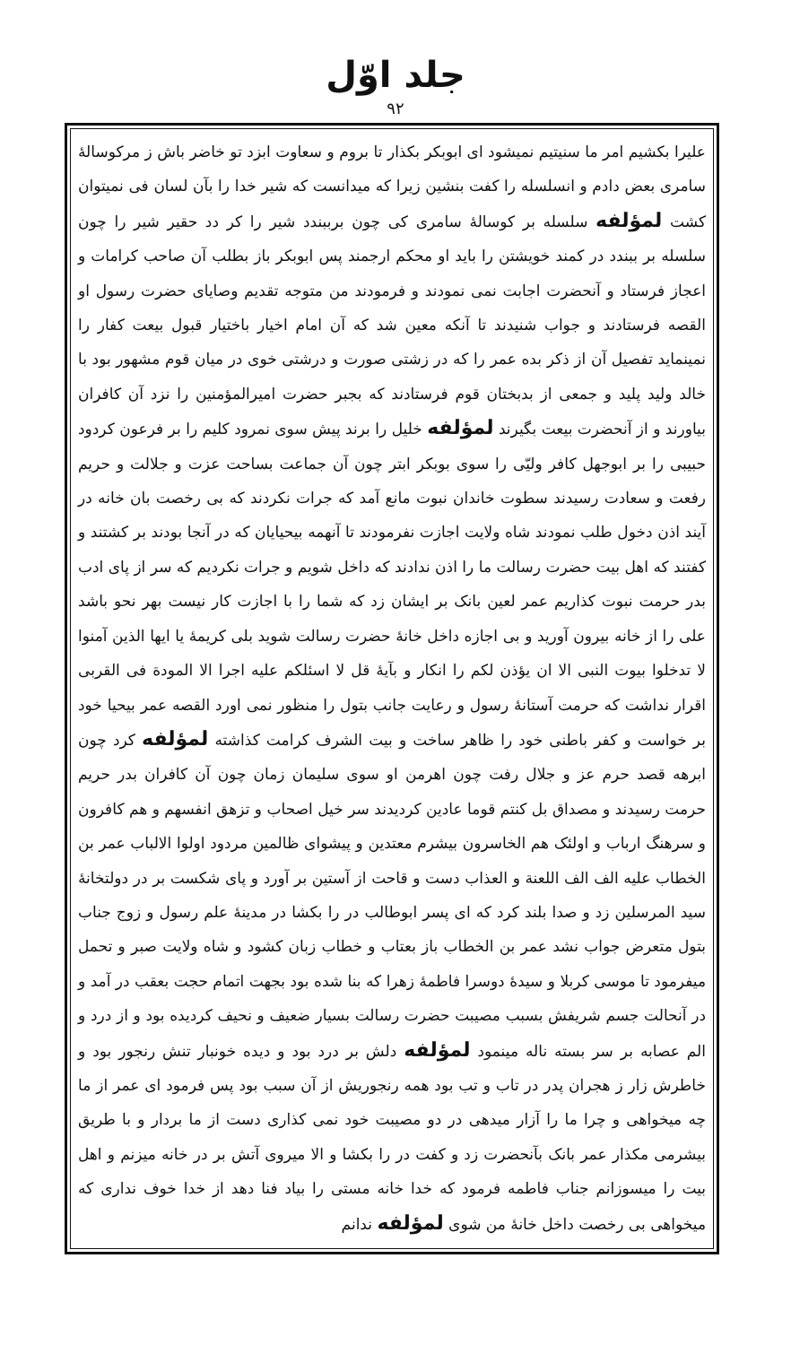جلد اوّل
۹۲
علیرا بکشیم امر ما سنیتیم نمیشود ای ابوبکر بکذار تا بروم و سعاوت ابزد تو خاضر باش ز مرکوسالهٔ سامری بعض دادم و انسلسله را کفت بنشین زیرا که میدانست که شیر خدا را بآن لسان فی نمیتوان کشت لمؤلفه سلسله بر کوسالهٔ سامری کی چون برببندد شیر را کر دد حقیر شیر را چون سلسله بر ببندد در کمند خویشتن را باید او محکم ارجمند پس ابوبکر باز بطلب آن صاحب کرامات و اعجاز فرستاد و آنحضرت اجابت نمی نمودند و فرمودند من متوجه تقدیم وصایای حضرت رسول او القصه فرستادند و جواب شنیدند تا آنکه معین شد که آن امام اخیار باختیار قبول بیعت کفار را نمینماید تفصیل آن از ذکر بده عمر را که در زشتی صورت و درشتی خوی در میان قوم مشهور بود با خالد ولید پلید و جمعی از بدبختان قوم فرستادند که بجبر حضرت امیرالمؤمنین را نزد آن کافران بیاورند و از آنحضرت بیعت بگیرند لمؤلفه خلیل را برند پیش سوی نمرود کلیم را بر فرعون کردود حبیبی را بر ابوجهل کافر ولیّی را سوی بوبکر ابتر چون آن جماعت بساحت عزت و جلالت و حریم رفعت و سعادت رسیدند سطوت خاندان نبوت مانع آمد که جرات نکردند که بی رخصت بان خانه در آیند اذن دخول طلب نمودند شاه ولایت اجازت نفرمودند تا آنهمه بیحیایان که در آنجا بودند بر کشتند و کفتند که اهل بیت حضرت رسالت ما را اذن ندادند که داخل شویم و جرات نکردیم که سر از پای ادب بدر حرمت نبوت کذاریم عمر لعین بانک بر ایشان زد که شما را با اجازت کار نیست بهر نحو باشد علی را از خانه بیرون آورید و بی اجازه داخل خانهٔ حضرت رسالت شوید بلی کریمهٔ یا ایها الذین آمنوا لا تدخلوا بیوت النبی الا ان یؤذن لکم را انکار و بآیهٔ قل لا اسئلکم علیه اجرا الا المودة فی القربی اقرار نداشت که حرمت آستانهٔ رسول و رعایت جانب بتول را منظور نمی اورد القصه عمر بیحیا خود بر خواست و کفر باطنی خود را ظاهر ساخت و بیت الشرف کرامت کذاشته لمؤلفه کرد چون ابرهه قصد حرم عز و جلال رفت چون اهرمن او سوی سلیمان زمان چون آن کافران بدر حریم حرمت رسیدند و مصداق بل کنتم قوما عادین کردیدند سر خیل اصحاب و تزهق انفسهم و هم کافرون و سرهنگ ارباب و اولئک هم الخاسرون بیشرم معتدین و پیشوای ظالمین مردود اولوا الالباب عمر بن الخطاب علیه الف الف اللعنة و العذاب دست و قاحت از آستین بر آورد و پای شکست بر در دولتخانهٔ سید المرسلین زد و صدا بلند کرد که ای پسر ابوطالب در را بکشا در مدینهٔ علم رسول و زوج جناب بتول متعرض جواب نشد عمر بن الخطاب باز بعتاب و خطاب زبان کشود و شاه ولایت صبر و تحمل میفرمود تا موسی کربلا و سیدهٔ دوسرا فاطمهٔ زهرا که بنا شده بود بجهت اتمام حجت بعقب در آمد و در آنحالت جسم شریفش بسبب مصیبت حضرت رسالت بسیار ضعیف و نحیف کردیده بود و از درد و الم عصابه بر سر بسته ناله مینمود لمؤلفه دلش بر درد بود و دیده خونبار تنش رنجور بود و خاطرش زار ز هجران پدر در تاب و تب بود همه رنجوریش از آن سبب بود پس فرمود ای عمر از ما چه میخواهی و چرا ما را آزار میدهی در دو مصیبت خود نمی کذاری دست از ما بردار و با طریق بیشرمی مکذار عمر بانک بآنحضرت زد و کفت در را بکشا و الا میروی آتش بر در خانه میزنم و اهل بیت را میسوزانم جناب فاطمه فرمود که خدا خانه مستی را بیاد فنا دهد از خدا خوف نداری که میخواهی بی رخصت داخل خانهٔ من شوی لمؤلفه ندانم